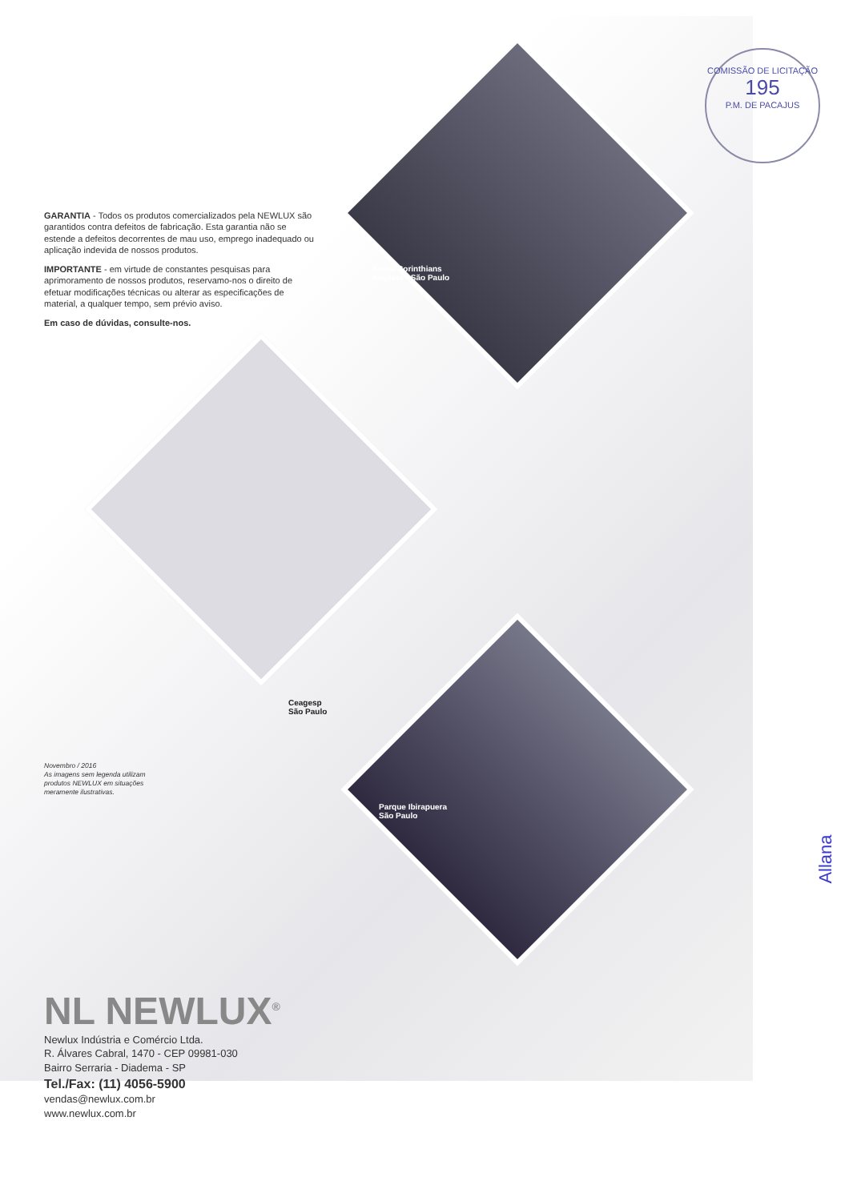COMISSÃO DE LICITAÇÃO
195
P.M. DE PACAJUS
Arena Corinthians
Itaquera - São Paulo
Ceagesp
São Paulo
Parque Ibirapuera
São Paulo
GARANTIA - Todos os produtos comercializados pela NEWLUX são garantidos contra defeitos de fabricação. Esta garantia não se estende a defeitos decorrentes de mau uso, emprego inadequado ou aplicação indevida de nossos produtos.
IMPORTANTE - em virtude de constantes pesquisas para aprimoramento de nossos produtos, reservamo-nos o direito de efetuar modificações técnicas ou alterar as especificações de material, a qualquer tempo, sem prévio aviso.
Em caso de dúvidas, consulte-nos.
Novembro / 2016
As imagens sem legenda utilizam produtos NEWLUX em situações meramente ilustrativas.
NL NEWLUX<sup>®</sup>
Newlux Indústria e Comércio Ltda.
R. Álvares Cabral, 1470 - CEP 09981-030
Bairro Serraria - Diadema - SP
Tel./Fax: (11) 4056-5900
vendas@newlux.com.br
www.newlux.com.br
Allana